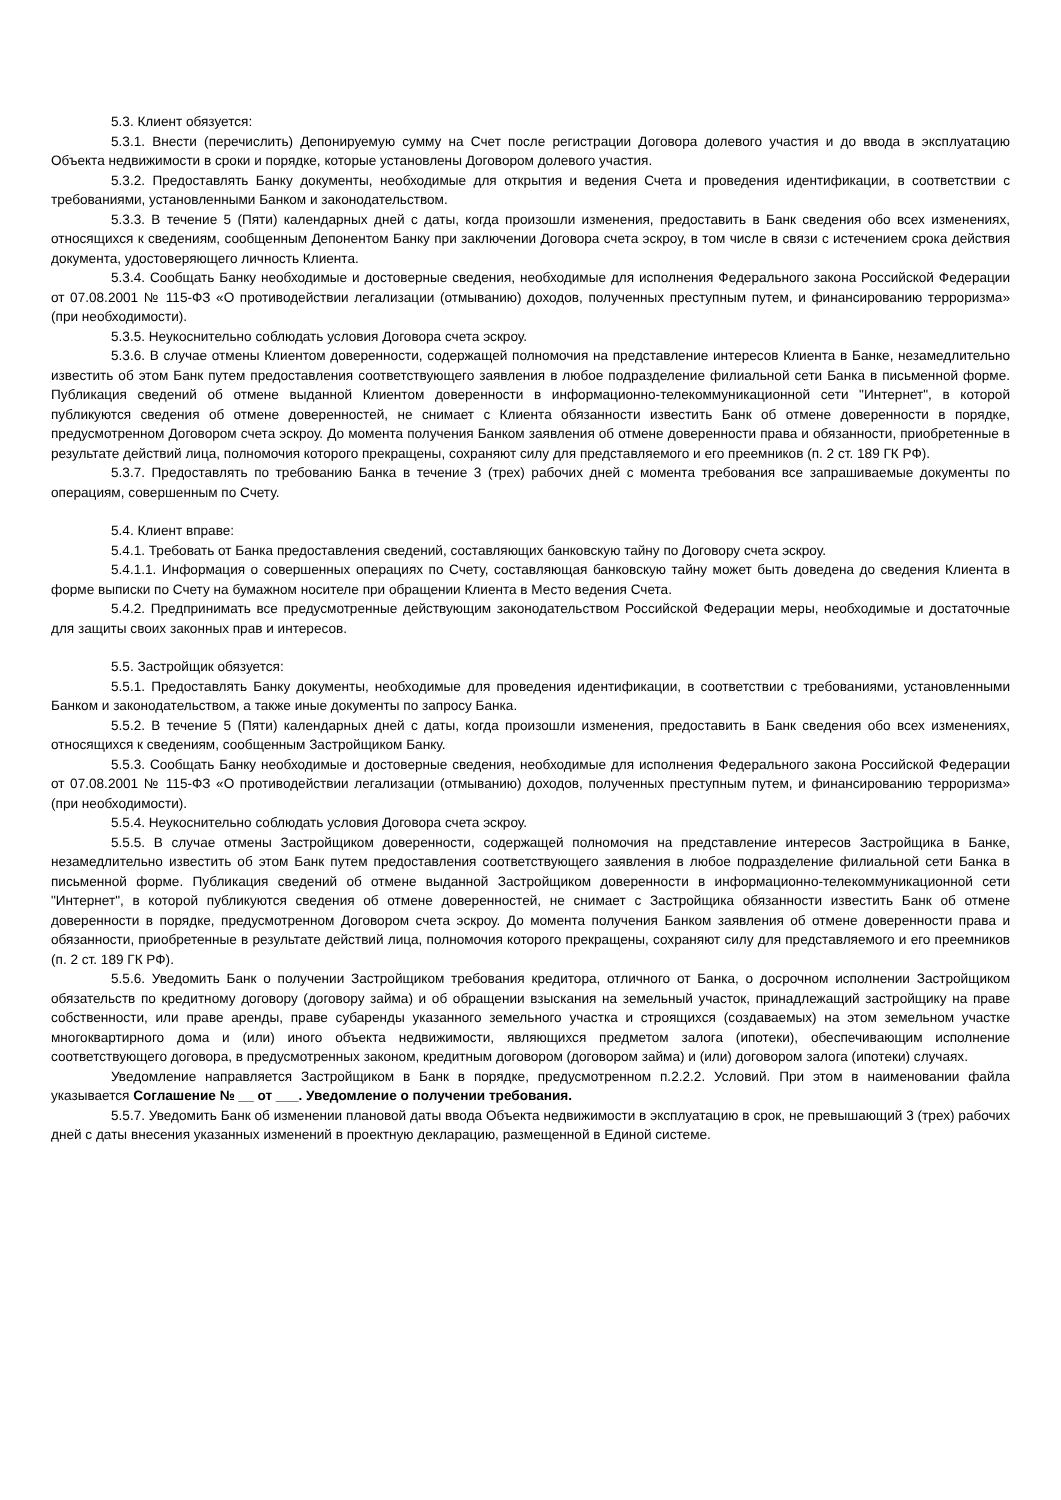5.3. Клиент обязуется:
5.3.1. Внести (перечислить) Депонируемую сумму на Счет после регистрации Договора долевого участия и до ввода в эксплуатацию Объекта недвижимости в сроки и порядке, которые установлены Договором долевого участия.
5.3.2. Предоставлять Банку документы, необходимые для открытия и ведения Счета и проведения идентификации, в соответствии с требованиями, установленными Банком и законодательством.
5.3.3. В течение 5 (Пяти) календарных дней с даты, когда произошли изменения, предоставить в Банк сведения обо всех изменениях, относящихся к сведениям, сообщенным Депонентом Банку при заключении Договора счета эскроу, в том числе в связи с истечением срока действия документа, удостоверяющего личность Клиента.
5.3.4. Сообщать Банку необходимые и достоверные сведения, необходимые для исполнения Федерального закона Российской Федерации от 07.08.2001 № 115-ФЗ «О противодействии легализации (отмыванию) доходов, полученных преступным путем, и финансированию терроризма» (при необходимости).
5.3.5. Неукоснительно соблюдать условия Договора счета эскроу.
5.3.6. В случае отмены Клиентом доверенности, содержащей полномочия на представление интересов Клиента в Банке, незамедлительно известить об этом Банк путем предоставления соответствующего заявления в любое подразделение филиальной сети Банка в письменной форме. Публикация сведений об отмене выданной Клиентом доверенности в информационно-телекоммуникационной сети "Интернет", в которой публикуются сведения об отмене доверенностей, не снимает с Клиента обязанности известить Банк об отмене доверенности в порядке, предусмотренном Договором счета эскроу. До момента получения Банком заявления об отмене доверенности права и обязанности, приобретенные в результате действий лица, полномочия которого прекращены, сохраняют силу для представляемого и его преемников (п. 2 ст. 189 ГК РФ).
5.3.7. Предоставлять по требованию Банка в течение 3 (трех) рабочих дней с момента требования все запрашиваемые документы по операциям, совершенным по Счету.
5.4. Клиент вправе:
5.4.1. Требовать от Банка предоставления сведений, составляющих банковскую тайну по Договору счета эскроу.
5.4.1.1. Информация о совершенных операциях по Счету, составляющая банковскую тайну может быть доведена до сведения Клиента в форме выписки по Счету на бумажном носителе при обращении Клиента в Место ведения Счета.
5.4.2. Предпринимать все предусмотренные действующим законодательством Российской Федерации меры, необходимые и достаточные для защиты своих законных прав и интересов.
5.5. Застройщик обязуется:
5.5.1. Предоставлять Банку документы, необходимые для проведения идентификации, в соответствии с требованиями, установленными Банком и законодательством, а также иные документы по запросу Банка.
5.5.2. В течение 5 (Пяти) календарных дней с даты, когда произошли изменения, предоставить в Банк сведения обо всех изменениях, относящихся к сведениям, сообщенным Застройщиком Банку.
5.5.3. Сообщать Банку необходимые и достоверные сведения, необходимые для исполнения Федерального закона Российской Федерации от 07.08.2001 № 115-ФЗ «О противодействии легализации (отмыванию) доходов, полученных преступным путем, и финансированию терроризма» (при необходимости).
5.5.4. Неукоснительно соблюдать условия Договора счета эскроу.
5.5.5. В случае отмены Застройщиком доверенности, содержащей полномочия на представление интересов Застройщика в Банке, незамедлительно известить об этом Банк путем предоставления соответствующего заявления в любое подразделение филиальной сети Банка в письменной форме. Публикация сведений об отмене выданной Застройщиком доверенности в информационно-телекоммуникационной сети "Интернет", в которой публикуются сведения об отмене доверенностей, не снимает с Застройщика обязанности известить Банк об отмене доверенности в порядке, предусмотренном Договором счета эскроу. До момента получения Банком заявления об отмене доверенности права и обязанности, приобретенные в результате действий лица, полномочия которого прекращены, сохраняют силу для представляемого и его преемников (п. 2 ст. 189 ГК РФ).
5.5.6. Уведомить Банк о получении Застройщиком требования кредитора, отличного от Банка, о досрочном исполнении Застройщиком обязательств по кредитному договору (договору займа) и об обращении взыскания на земельный участок, принадлежащий застройщику на праве собственности, или праве аренды, праве субаренды указанного земельного участка и строящихся (создаваемых) на этом земельном участке многоквартирного дома и (или) иного объекта недвижимости, являющихся предметом залога (ипотеки), обеспечивающим исполнение соответствующего договора, в предусмотренных законом, кредитным договором (договором займа) и (или) договором залога (ипотеки) случаях.
Уведомление направляется Застройщиком в Банк в порядке, предусмотренном п.2.2.2. Условий. При этом в наименовании файла указывается Соглашение № __ от ___. Уведомление о получении требования.
5.5.7. Уведомить Банк об изменении плановой даты ввода Объекта недвижимости в эксплуатацию в срок, не превышающий 3 (трех) рабочих дней с даты внесения указанных изменений в проектную декларацию, размещенной в Единой системе.